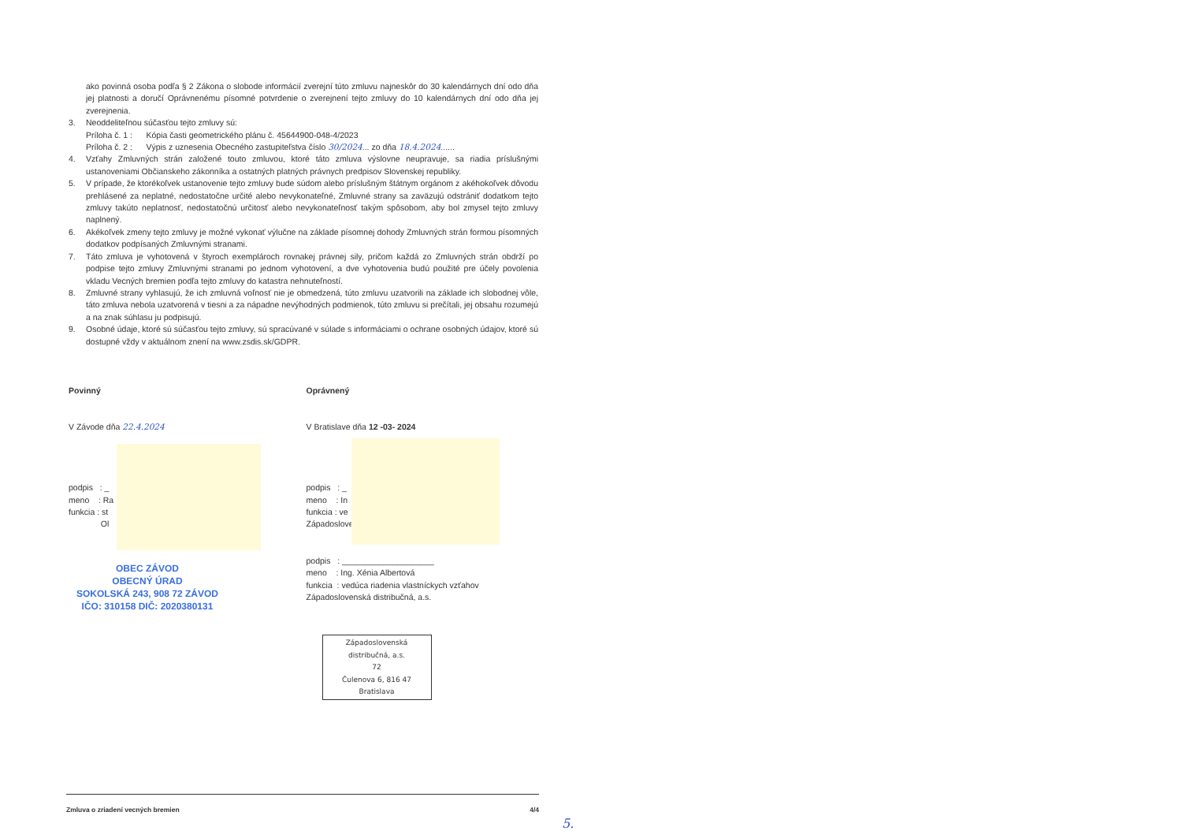ako povinná osoba podľa § 2 Zákona o slobode informácií zverejní túto zmluvu najneskôr do 30 kalendárnych dní odo dňa jej platnosti a doručí Oprávnenému písomné potvrdenie o zverejnení tejto zmluvy do 10 kalendárnych dní odo dňa jej zverejnenia.
3. Neoddeliteľnou súčasťou tejto zmluvy sú:
Príloha č. 1 : Kópia časti geometrického plánu č. 45644900-048-4/2023
Príloha č. 2 : Výpis z uznesenia Obecného zastupiteľstva číslo 30/2024... zo dňa 18.4.2024......
4. Vzťahy Zmluvných strán založené touto zmluvou, ktoré táto zmluva výslovne neupravuje, sa riadia príslušnými ustanoveniami Občianskeho zákonníka a ostatných platných právnych predpisov Slovenskej republiky.
5. V prípade, že ktorékoľvek ustanovenie tejto zmluvy bude súdom alebo príslušným štátnym orgánom z akéhokoľvek dôvodu prehlásené za neplatné, nedostatočne určité alebo nevykonateľné, Zmluvné strany sa zaväzujú odstrániť dodatkom tejto zmluvy takúto neplatnosť, nedostatočnú určitosť alebo nevykonateľnosť takým spôsobom, aby bol zmysel tejto zmluvy naplnený.
6. Akékoľvek zmeny tejto zmluvy je možné vykonať výlučne na základe písomnej dohody Zmluvných strán formou písomných dodatkov podpísaných Zmluvnými stranami.
7. Táto zmluva je vyhotovená v štyroch exemplároch rovnakej právnej sily, pričom každá zo Zmluvných strán obdrží po podpise tejto zmluvy Zmluvnými stranami po jednom vyhotovení, a dve vyhotovenia budú použité pre účely povolenia vkladu Vecných bremien podľa tejto zmluvy do katastra nehnuteľností.
8. Zmluvné strany vyhlasujú, že ich zmluvná voľnosť nie je obmedzená, túto zmluvu uzatvorili na základe ich slobodnej vôle, táto zmluva nebola uzatvorená v tiesni a za nápadne nevýhodných podmienok, túto zmluvu si prečítali, jej obsahu rozumejú a na znak súhlasu ju podpisujú.
9. Osobné údaje, ktoré sú súčasťou tejto zmluvy, sú spracúvané v súlade s informáciami o ochrane osobných údajov, ktoré sú dostupné vždy v aktuálnom znení na www.zsdis.sk/GDPR.
Povinný
V Závode dňa 22.4.2024
podpis : _
meno : Ra
funkcia : st
Ol
OBEC ZÁVOD
OBECNÝ ÚRAD
SOKOLSKÁ 243, 908 72 ZÁVOD
IČO: 310158 DIČ: 2020380131
Oprávnený
V Bratislave dňa 12 -03- 2024
podpis : _
meno : In
funkcia : ve
Západoslove
podpis : ____________________
meno : Ing. Xénia Albertová
funkcia : vedúca riadenia vlastníckych vzťahov
Západoslovenská distribučná, a.s.
Západoslovenská distribučná, a.s.
72
Čulenova 6, 816 47 Bratislava
Zmluva o zriadení vecných bremien 4/4
5.